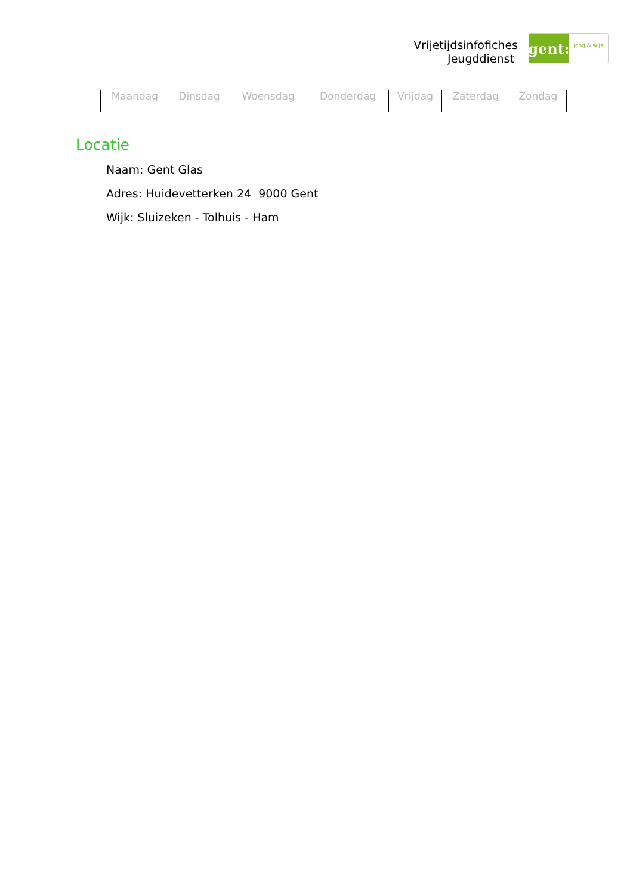Vrijetijdsinfofiches
Jeugddienst
gent:
jong & wijs
| Maandag | Dinsdag | Woensdag | Donderdag | Vrijdag | Zaterdag | Zondag |
Locatie
Naam: Gent Glas
Adres: Huidevetterken 24 9000 Gent
Wijk: Sluizeken - Tolhuis - Ham